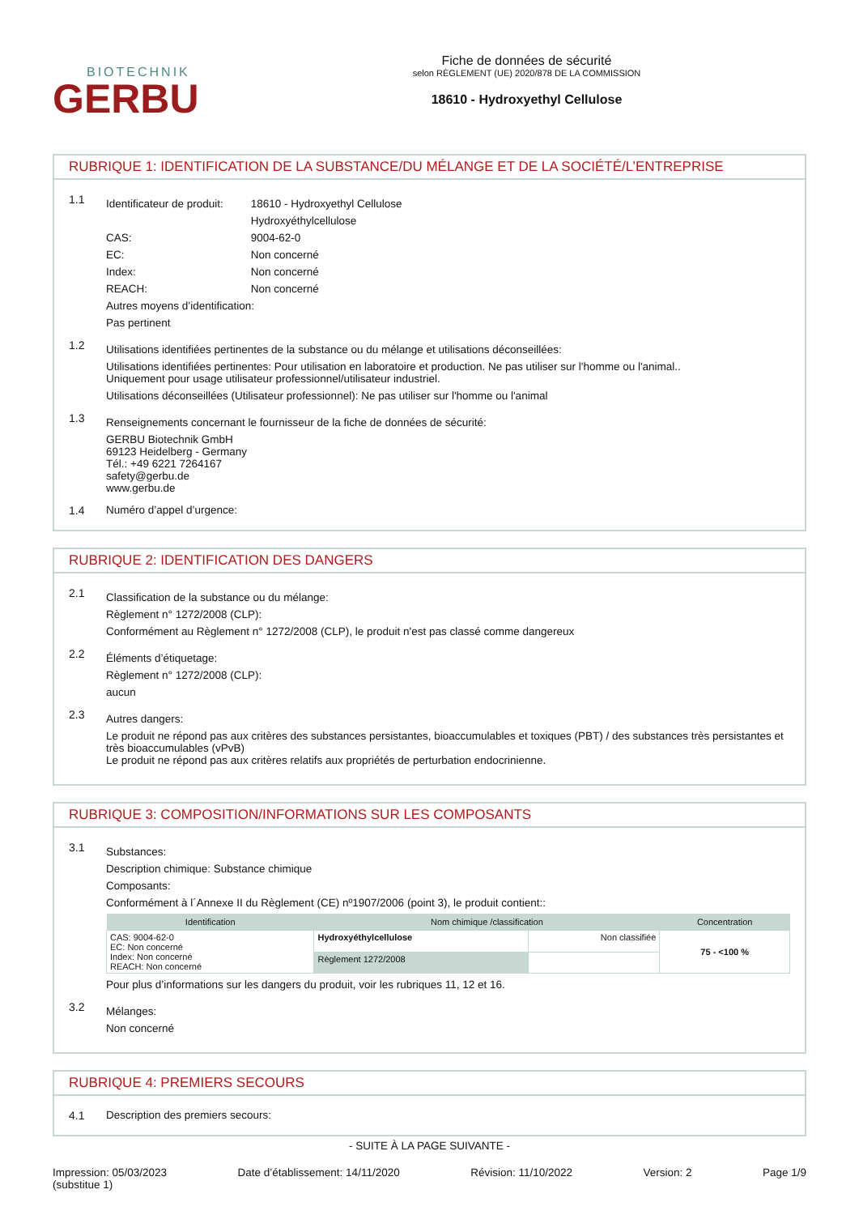BIOTECHNIK
GERBU
Fiche de données de sécurité
selon RÈGLEMENT (UE) 2020/878 DE LA COMMISSION
18610 - Hydroxyethyl Cellulose
RUBRIQUE 1: IDENTIFICATION DE LA SUBSTANCE/DU MÉLANGE ET DE LA SOCIÉTÉ/L’ENTREPRISE
1.1
Identificateur de produit: 18610 - Hydroxyethyl Cellulose
Hydroxyéthylcellulose
CAS: 9004-62-0
EC: Non concerné
Index: Non concerné
REACH: Non concerné
Autres moyens d’identification:
Pas pertinent
1.2
Utilisations identifiées pertinentes de la substance ou du mélange et utilisations déconseillées:
Utilisations identifiées pertinentes: Pour utilisation en laboratoire et production. Ne pas utiliser sur l'homme ou l'animal..
Uniquement pour usage utilisateur professionnel/utilisateur industriel.
Utilisations déconseillées (Utilisateur professionnel): Ne pas utiliser sur l'homme ou l'animal
1.3
Renseignements concernant le fournisseur de la fiche de données de sécurité:
GERBU Biotechnik GmbH
69123 Heidelberg - Germany
Tél.: +49 6221 7264167
safety@gerbu.de
www.gerbu.de
1.4 Numéro d’appel d’urgence:
RUBRIQUE 2: IDENTIFICATION DES DANGERS
2.1
Classification de la substance ou du mélange:
Règlement n° 1272/2008 (CLP):
Conformément au Règlement n° 1272/2008 (CLP), le produit n'est pas classé comme dangereux
2.2
Éléments d’étiquetage:
Règlement n° 1272/2008 (CLP):
aucun
2.3
Autres dangers:
Le produit ne répond pas aux critères des substances persistantes, bioaccumulables et toxiques (PBT) / des substances très persistantes et très bioaccumulables (vPvB)
Le produit ne répond pas aux critères relatifs aux propriétés de perturbation endocrinienne.
RUBRIQUE 3: COMPOSITION/INFORMATIONS SUR LES COMPOSANTS
3.1
Substances:
Description chimique: Substance chimique
Composants:
Conformément à l´Annexe II du Règlement (CE) nº1907/2006 (point 3), le produit contient::
| Identification | Nom chimique /classification | | Concentration |
| --- | --- | --- | --- |
| CAS: 9004-62-0 EC: Non concerné Index: Non concerné REACH: Non concerné | Hydroxyéthylcellulose | Non classifiée | 75 - <100 % |
| | Règlement 1272/2008 | | |
Pour plus d’informations sur les dangers du produit, voir les rubriques 11, 12 et 16.
3.2
Mélanges:
Non concerné
RUBRIQUE 4: PREMIERS SECOURS
4.1 Description des premiers secours:
- SUITE À LA PAGE SUIVANTE -
Impression: 05/03/2023
(substitue 1)
Date d’établissement: 14/11/2020
Révision: 11/10/2022 Version: 2 Page 1/9